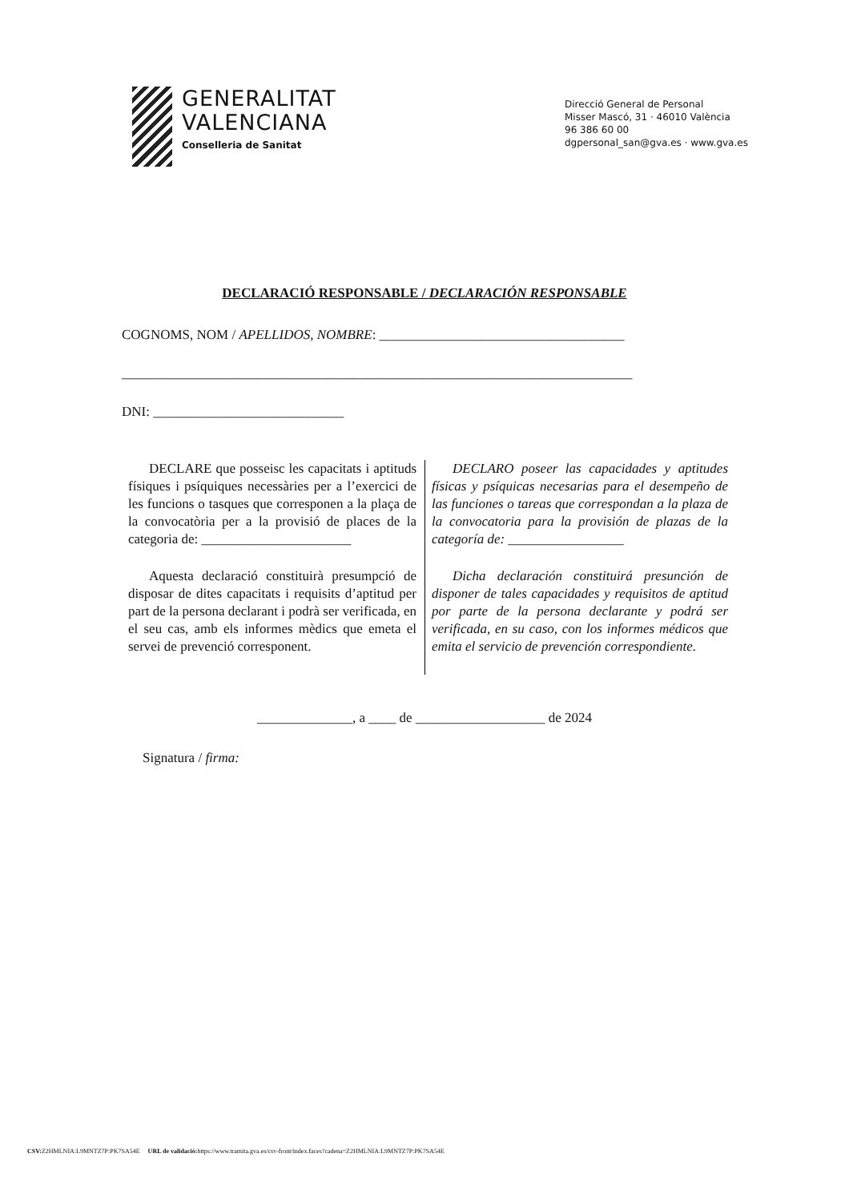GENERALITAT
VALENCIANA
Conselleria de Sanitat
Direcció General de Personal
Misser Mascó, 31 · 46010 València
96 386 60 00
dgpersonal_san@gva.es · www.gva.es
DECLARACIÓ RESPONSABLE / DECLARACIÓN RESPONSABLE
COGNOMS, NOM / APELLIDOS, NOMBRE: ____________________________________
___________________________________________________________________________
DNI: ____________________________
DECLARE que posseisc les capacitats i aptituds físiques i psíquiques necessàries per a l’exercici de les funcions o tasques que corresponen a la plaça de la convocatòria per a la provisió de places de la categoria de: ______________________
Aquesta declaració constituirà presumpció de disposar de dites capacitats i requisits d’aptitud per part de la persona declarant i podrà ser verificada, en el seu cas, amb els informes mèdics que emeta el servei de prevenció corresponent.
DECLARO poseer las capacidades y aptitudes físicas y psíquicas necesarias para el desempeño de las funciones o tareas que correspondan a la plaza de la convocatoria para la provisión de plazas de la categoría de: _________________
Dicha declaración constituirá presunción de disponer de tales capacidades y requisitos de aptitud por parte de la persona declarante y podrá ser verificada, en su caso, con los informes médicos que emita el servicio de prevención correspondiente.
______________, a ____ de ___________________ de 2024
Signatura / firma:
CSV: Z2HMLNIA:L9MNTZ7P:PK7SA54E URL de validació: https://www.tramita.gva.es/csv-front/index.faces?cadena=Z2HMLNIA:L9MNTZ7P:PK7SA54E